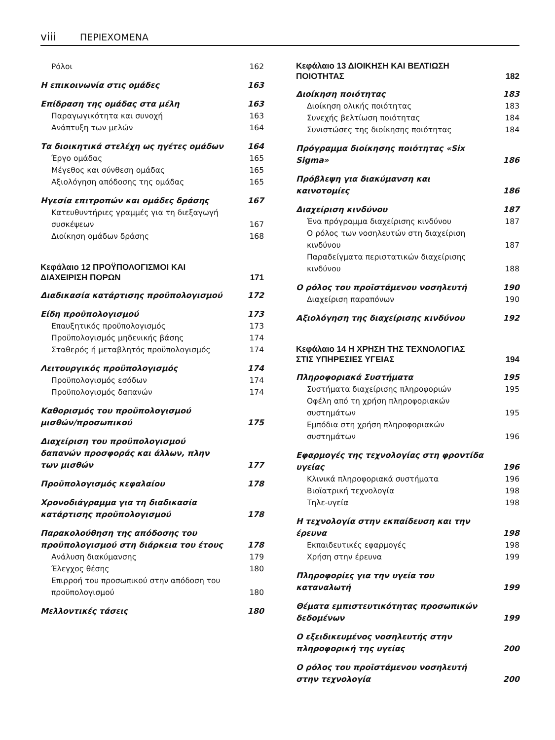viii ΠΕΡΙΕΧΟΜΕΝΑ
Ρόλοι 162
Η επικοινωνία στις ομάδες 163
Επίδραση της ομάδας στα μέλη 163
Παραγωγικότητα και συνοχή 163
Ανάπτυξη των μελών 164
Τα διοικητικά στελέχη ως ηγέτες ομάδων 164
Έργο ομάδας 165
Μέγεθος και σύνθεση ομάδας 165
Αξιολόγηση απόδοσης της ομάδας 165
Ηγεσία επιτροπών και ομάδες δράσης 167
Κατευθυντήριες γραμμές για τη διεξαγωγή συσκέψεων 167
Διοίκηση ομάδων δράσης 168
Κεφάλαιο 12 ΠΡΟΫΠΟΛΟΓΙΣΜΟΙ ΚΑΙ
ΔΙΑΧΕΙΡΙΣΗ ΠΟΡΩΝ 171
Διαδικασία κατάρτισης προϋπολογισμού 172
Είδη προϋπολογισμού 173
Επαυξητικός προϋπολογισμός 173
Προϋπολογισμός μηδενικής βάσης 174
Σταθερός ή μεταβλητός προϋπολογισμός 174
Λειτουργικός προϋπολογισμός 174
Προϋπολογισμός εσόδων 174
Προϋπολογισμός δαπανών 174
Καθορισμός του προϋπολογισμού μισθών/προσωπικού 175
Διαχείριση του προϋπολογισμού δαπανών προσφοράς και άλλων, πλην των μισθών 177
Προϋπολογισμός κεφαλαίου 178
Χρονοδιάγραμμα για τη διαδικασία κατάρτισης προϋπολογισμού 178
Παρακολούθηση της απόδοσης του προϋπολογισμού στη διάρκεια του έτους 178
Ανάλυση διακύμανσης 179
Έλεγχος θέσης 180
Επιρροή του προσωπικού στην απόδοση του προϋπολογισμού 180
Μελλοντικές τάσεις 180
Κεφάλαιο 13 ΔΙΟΙΚΗΣΗ ΚΑΙ ΒΕΛΤΙΩΣΗ
ΠΟΙΟΤΗΤΑΣ 182
Διοίκηση ποιότητας 183
Διοίκηση ολικής ποιότητας 183
Συνεχής βελτίωση ποιότητας 184
Συνιστώσες της διοίκησης ποιότητας 184
Πρόγραμμα διοίκησης ποιότητας «Six Sigma» 186
Πρόβλεψη για διακύμανση και καινοτομίες 186
Διαχείριση κινδύνου 187
Ένα πρόγραμμα διαχείρισης κινδύνου 187
Ο ρόλος των νοσηλευτών στη διαχείριση κινδύνου 187
Παραδείγματα περιστατικών διαχείρισης κινδύνου 188
Ο ρόλος του προϊστάμενου νοσηλευτή 190
Διαχείριση παραπόνων 190
Αξιολόγηση της διαχείρισης κινδύνου 192
Κεφάλαιο 14 Η ΧΡΗΣΗ ΤΗΣ ΤΕΧΝΟΛΟΓΙΑΣ
ΣΤΙΣ ΥΠΗΡΕΣΙΕΣ ΥΓΕΙΑΣ 194
Πληροφοριακά Συστήματα 195
Συστήματα διαχείρισης πληροφοριών 195
Οφέλη από τη χρήση πληροφοριακών συστημάτων 195
Εμπόδια στη χρήση πληροφοριακών συστημάτων 196
Εφαρμογές της τεχνολογίας στη φροντίδα υγείας 196
Κλινικά πληροφοριακά συστήματα 196
Βιοϊατρική τεχνολογία 198
Τηλε-υγεία 198
Η τεχνολογία στην εκπαίδευση και την έρευνα 198
Εκπαιδευτικές εφαρμογές 198
Χρήση στην έρευνα 199
Πληροφορίες για την υγεία του καταναλωτή 199
Θέματα εμπιστευτικότητας προσωπικών δεδομένων 199
Ο εξειδικευμένος νοσηλευτής στην πληροφορική της υγείας 200
Ο ρόλος του προϊστάμενου νοσηλευτή στην τεχνολογία 200